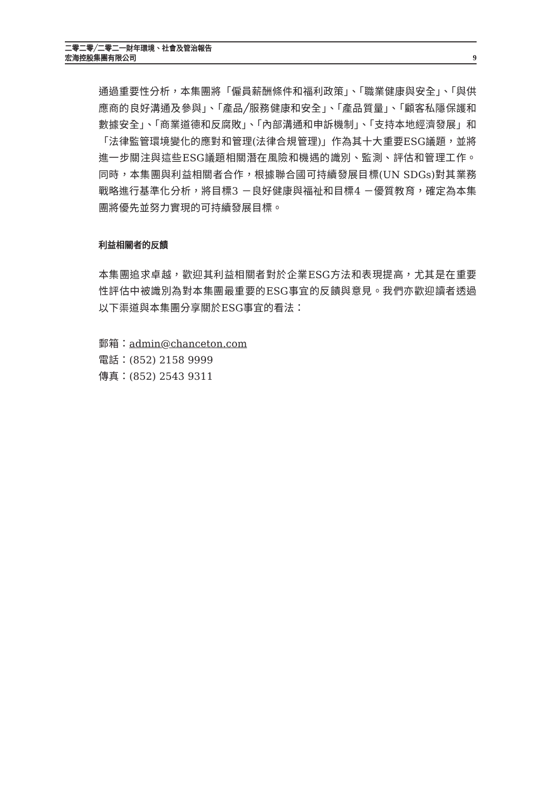二零二零╱二零二一財年環境、社會及管治報告
宏海控股集團有限公司
9
通過重要性分析，本集團將「僱員薪酬條件和福利政策」、「職業健康與安全」、「與供應商的良好溝通及參與」、「產品╱服務健康和安全」、「產品質量」、「顧客私隱保護和數據安全」、「商業道德和反腐敗」、「內部溝通和申訴機制」、「支持本地經濟發展」和「法律監管環境變化的應對和管理(法律合規管理)」作為其十大重要ESG議題，並將進一步關注與這些ESG議題相關潛在風險和機遇的識別、監測、評估和管理工作。同時，本集團與利益相關者合作，根據聯合國可持續發展目標(UN SDGs)對其業務戰略進行基準化分析，將目標3 －良好健康與福祉和目標4 －優質教育，確定為本集團將優先並努力實現的可持續發展目標。
利益相關者的反饋
本集團追求卓越，歡迎其利益相關者對於企業ESG方法和表現提高，尤其是在重要性評估中被識別為對本集團最重要的ESG事宜的反饋與意見。我們亦歡迎讀者透過以下渠道與本集團分享關於ESG事宜的看法：
郵箱：admin@chanceton.com
電話：(852) 2158 9999
傳真：(852) 2543 9311